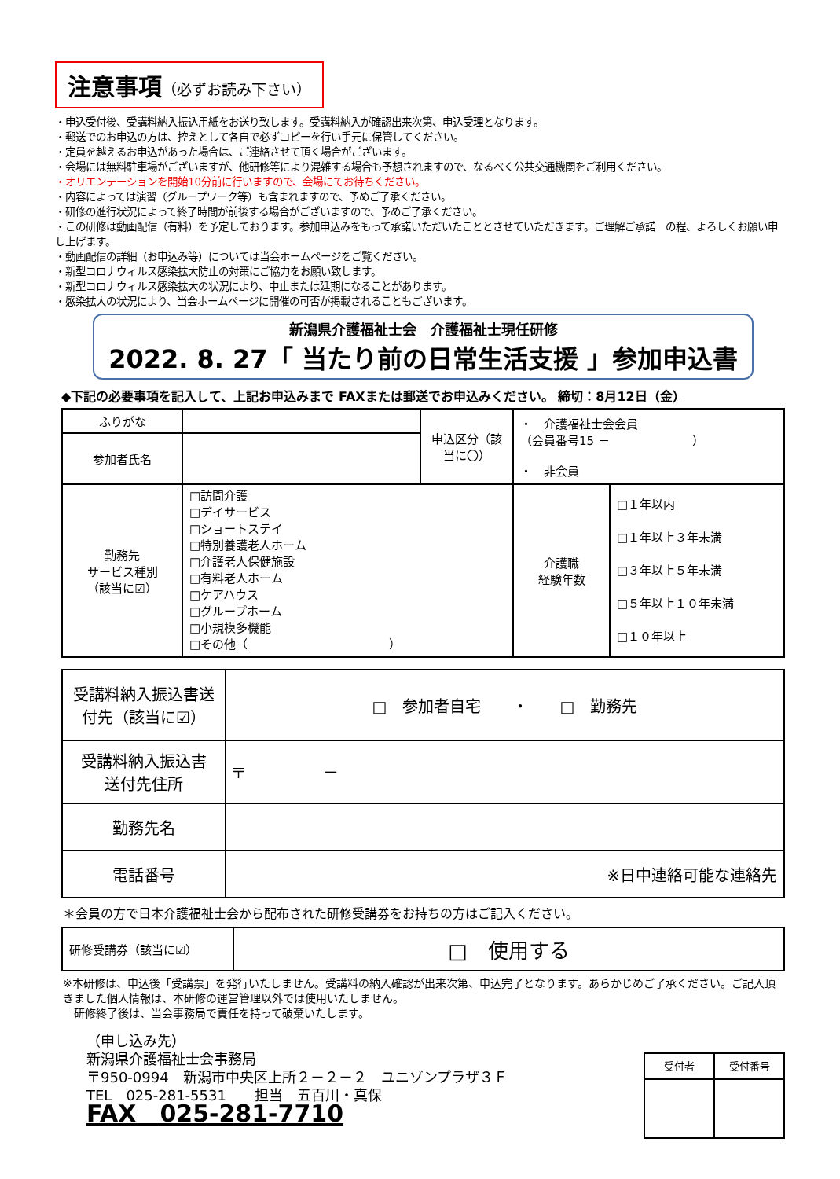注意事項（必ずお読み下さい）
・申込受付後、受講料納入振込用紙をお送り致します。受講料納入が確認出来次第、申込受理となります。
・郵送でのお申込の方は、控えとして各自で必ずコピーを行い手元に保管してください。
・定員を越えるお申込があった場合は、ご連絡させて頂く場合がございます。
・会場には無料駐車場がございますが、他研修等により混雑する場合も予想されますので、なるべく公共交通機関をご利用ください。
・オリエンテーションを開始10分前に行いますので、会場にてお待ちください。
・内容によっては演習（グループワーク等）も含まれますので、予めご了承ください。
・研修の進行状況によって終了時間が前後する場合がございますので、予めご了承ください。
・この研修は動画配信（有料）を予定しております。参加申込みをもって承諾いただいたこととさせていただきます。ご理解ご承諾　の程、よろしくお願い申し上げます。
・動画配信の詳細（お申込み等）については当会ホームページをご覧ください。
・新型コロナウィルス感染拡大防止の対策にご協力をお願い致します。
・新型コロナウィルス感染拡大の状況により、中止または延期になることがあります。
・感染拡大の状況により、当会ホームページに開催の可否が掲載されることもございます。
新潟県介護福祉士会　介護福祉士現任研修
2022. 8. 27「 当たり前の日常生活支援 」参加申込書
◆下記の必要事項を記入して、上記お申込みまで FAXまたは郵送でお申込みください。 締切：8月12日（金）
| ふりがな | | 申込区分（該当に〇） | ・ 介護福祉士会会員 （会員番号15 － ） ・ 非会員 | |
| 参加者氏名 | | | | |
| 勤務先 サービス種別 （該当に☑） | □訪問介護 □デイサービス □ショートステイ □特別養護老人ホーム □介護老人保健施設 □有料老人ホーム □ケアハウス □グループホーム □小規模多機能 □その他（ ） | | 介護職 経験年数 | □１年以内 □１年以上３年未満 □３年以上５年未満 □５年以上１０年未満 □１０年以上 |
| 受講料納入振込書送付先（該当に☑） | □ 参加者自宅 ・ □ 勤務先 |
| 受講料納入振込書 送付先住所 | 〒 － |
| 勤務先名 | |
| 電話番号 | ※日中連絡可能な連絡先 |
＊会員の方で日本介護福祉士会から配布された研修受講券をお持ちの方はご記入ください。
| 研修受講券（該当に☑） | □ 使用する |
※本研修は、申込後「受講票」を発行いたしません。受講料の納入確認が出来次第、申込完了となります。あらかじめご了承ください。ご記入頂きました個人情報は、本研修の運営管理以外では使用いたしません。
　研修終了後は、当会事務局で責任を持って破棄いたします。
（申し込み先）
新潟県介護福祉士会事務局
〒950-0994　新潟市中央区上所２－２－２　ユニゾンプラザ３Ｆ
TEL　025-281-5531　　担当　五百川・真保
FAX　025-281-7710
| 受付者 | 受付番号 |